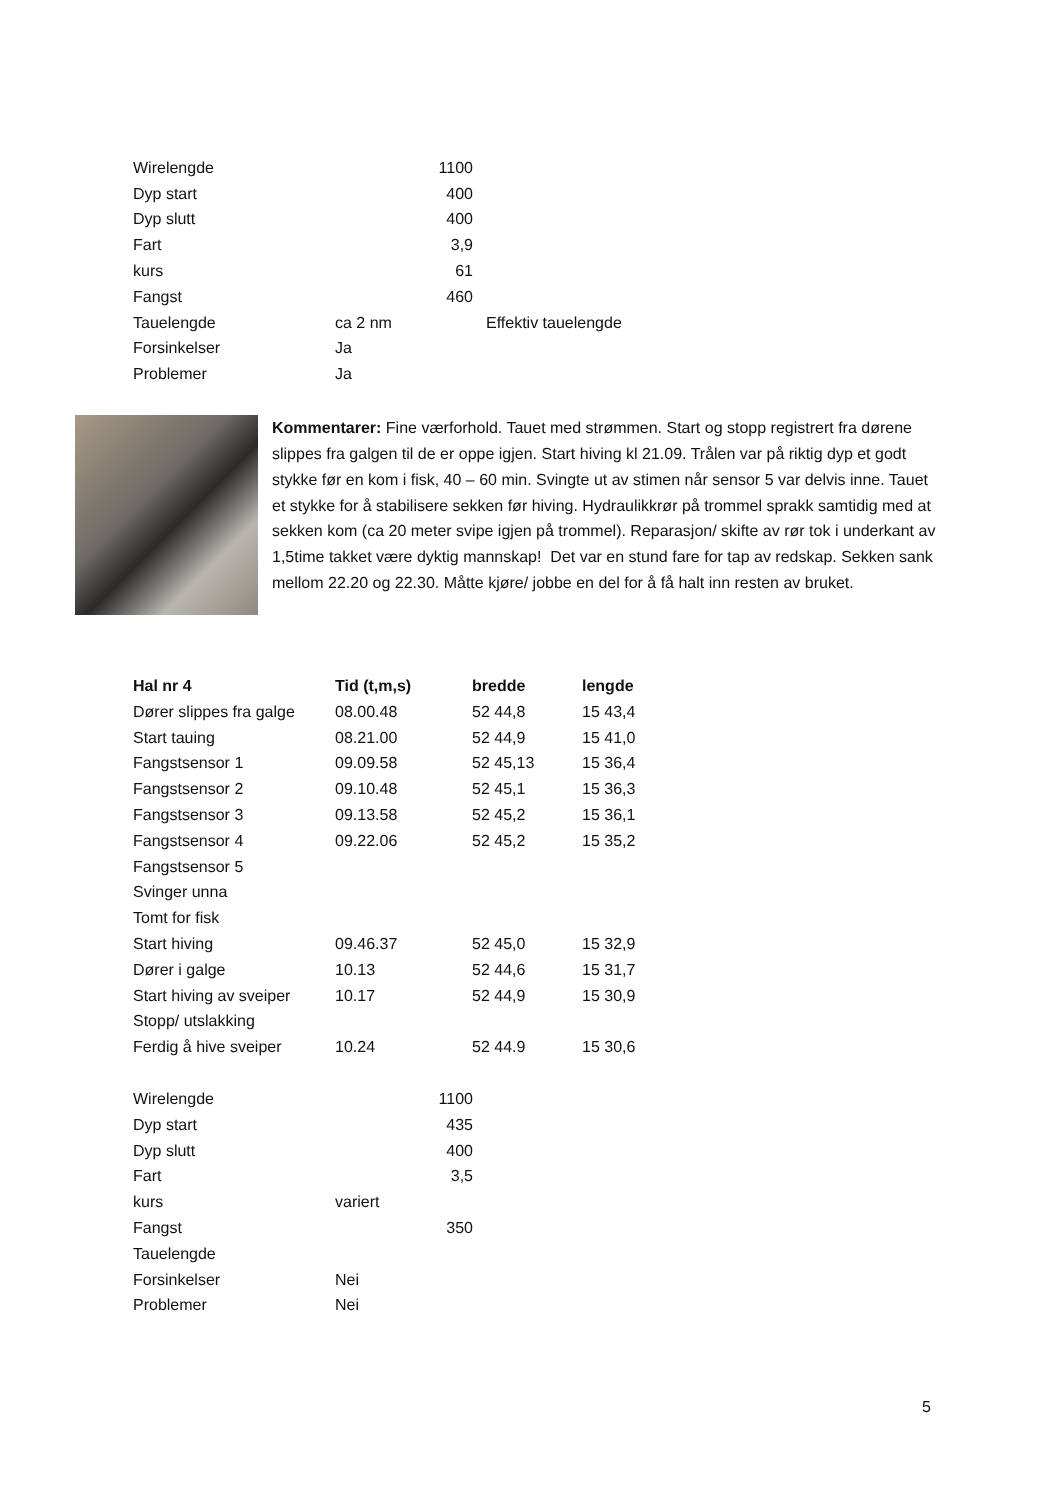| Wirelengde | | 1100 | |
| Dyp start | | 400 | |
| Dyp slutt | | 400 | |
| Fart | | 3,9 | |
| kurs | | 61 | |
| Fangst | | 460 | |
| Tauelengde | ca 2 nm | | Effektiv tauelengde |
| Forsinkelser | Ja | | |
| Problemer | Ja | | |
Kommentarer: Fine værforhold. Tauet med strømmen. Start og stopp registrert fra dørene slippes fra galgen til de er oppe igjen. Start hiving kl 21.09. Trålen var på riktig dyp et godt stykke før en kom i fisk, 40 – 60 min. Svingte ut av stimen når sensor 5 var delvis inne. Tauet et stykke for å stabilisere sekken før hiving. Hydraulikkrør på trommel sprakk samtidig med at sekken kom (ca 20 meter svipe igjen på trommel). Reparasjon/ skifte av rør tok i underkant av 1,5time takket være dyktig mannskap! Det var en stund fare for tap av redskap. Sekken sank mellom 22.20 og 22.30. Måtte kjøre/ jobbe en del for å få halt inn resten av bruket.
| Hal nr 4 | Tid (t,m,s) | bredde | lengde |
| --- | --- | --- | --- |
| Dører slippes fra galge | 08.00.48 | 52 44,8 | 15 43,4 |
| Start tauing | 08.21.00 | 52 44,9 | 15 41,0 |
| Fangstsensor 1 | 09.09.58 | 52 45,13 | 15 36,4 |
| Fangstsensor 2 | 09.10.48 | 52 45,1 | 15 36,3 |
| Fangstsensor 3 | 09.13.58 | 52 45,2 | 15 36,1 |
| Fangstsensor 4 | 09.22.06 | 52 45,2 | 15 35,2 |
| Fangstsensor 5 | | | |
| Svinger unna | | | |
| Tomt for fisk | | | |
| Start hiving | 09.46.37 | 52 45,0 | 15 32,9 |
| Dører i galge | 10.13 | 52 44,6 | 15 31,7 |
| Start hiving av sveiper | 10.17 | 52 44,9 | 15 30,9 |
| Stopp/ utslakking | | | |
| Ferdig å hive sveiper | 10.24 | 52 44.9 | 15 30,6 |
| Wirelengde | | 1100 |
| Dyp start | | 435 |
| Dyp slutt | | 400 |
| Fart | | 3,5 |
| kurs | variert | |
| Fangst | | 350 |
| Tauelengde | | |
| Forsinkelser | Nei | |
| Problemer | Nei | |
5